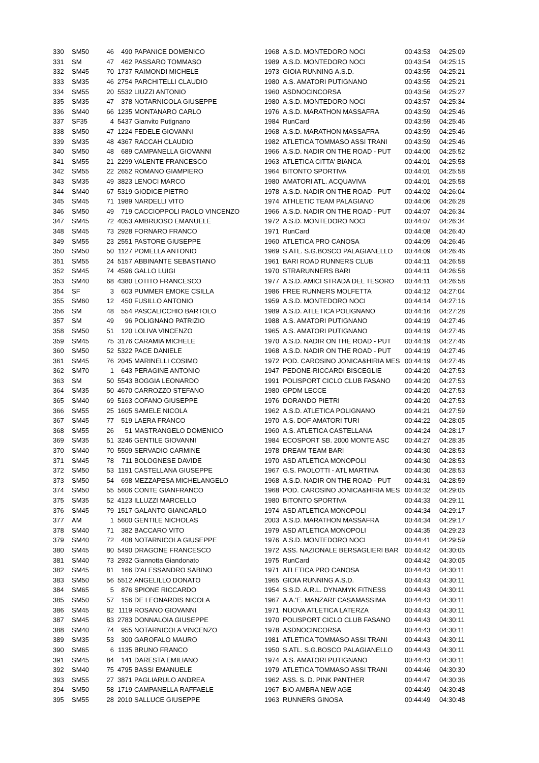| 330 | SM50 | 46 | 490 | PAPANICE DOMENICO | 1968 | A.S.D. MONTEDORO NOCI | 00:43:53 | 04:25:09 |
| 331 | SM | 47 | 462 | PASSARO TOMMASO | 1989 | A.S.D. MONTEDORO NOCI | 00:43:54 | 04:25:15 |
| 332 | SM45 | 70 | 1737 | RAIMONDI MICHELE | 1973 | GIOIA RUNNING A.S.D. | 00:43:55 | 04:25:21 |
| 333 | SM35 | 46 | 2754 | PARCHITELLI CLAUDIO | 1980 | A.S. AMATORI PUTIGNANO | 00:43:55 | 04:25:21 |
| 334 | SM55 | 20 | 5532 | LIUZZI ANTONIO | 1960 | ASDNOCINCORSA | 00:43:56 | 04:25:27 |
| 335 | SM35 | 47 | 378 | NOTARNICOLA GIUSEPPE | 1980 | A.S.D. MONTEDORO NOCI | 00:43:57 | 04:25:34 |
| 336 | SM40 | 66 | 1235 | MONTANARO CARLO | 1976 | A.S.D. MARATHON MASSAFRA | 00:43:59 | 04:25:46 |
| 337 | SF35 | 4 | 5437 | Gianvito Putignano | 1984 | RunCard | 00:43:59 | 04:25:46 |
| 338 | SM50 | 47 | 1224 | FEDELE GIOVANNI | 1968 | A.S.D. MARATHON MASSAFRA | 00:43:59 | 04:25:46 |
| 339 | SM35 | 48 | 4367 | RACCAH CLAUDIO | 1982 | ATLETICA TOMMASO ASSI TRANI | 00:43:59 | 04:25:46 |
| 340 | SM50 | 48 | 689 | CAMPANELLA GIOVANNI | 1966 | A.S.D. NADIR ON THE ROAD - PUT | 00:44:00 | 04:25:52 |
| 341 | SM55 | 21 | 2299 | VALENTE FRANCESCO | 1963 | ATLETICA CITTA' BIANCA | 00:44:01 | 04:25:58 |
| 342 | SM55 | 22 | 2652 | ROMANO GIAMPIERO | 1964 | BITONTO SPORTIVA | 00:44:01 | 04:25:58 |
| 343 | SM35 | 49 | 3823 | LENOCI MARCO | 1980 | AMATORI ATL. ACQUAVIVA | 00:44:01 | 04:25:58 |
| 344 | SM40 | 67 | 5319 | GIODICE PIETRO | 1978 | A.S.D. NADIR ON THE ROAD - PUT | 00:44:02 | 04:26:04 |
| 345 | SM45 | 71 | 1989 | NARDELLI VITO | 1974 | ATHLETIC TEAM PALAGIANO | 00:44:06 | 04:26:28 |
| 346 | SM50 | 49 | 719 | CACCIOPPOLI PAOLO VINCENZO | 1966 | A.S.D. NADIR ON THE ROAD - PUT | 00:44:07 | 04:26:34 |
| 347 | SM45 | 72 | 4053 | AMBRUOSO EMANUELE | 1972 | A.S.D. MONTEDORO NOCI | 00:44:07 | 04:26:34 |
| 348 | SM45 | 73 | 2928 | FORNARO FRANCO | 1971 | RunCard | 00:44:08 | 04:26:40 |
| 349 | SM55 | 23 | 2551 | PASTORE GIUSEPPE | 1960 | ATLETICA PRO CANOSA | 00:44:09 | 04:26:46 |
| 350 | SM50 | 50 | 1127 | POMELLA ANTONIO | 1969 | S.ATL. S.G.BOSCO PALAGIANELLO | 00:44:09 | 04:26:46 |
| 351 | SM55 | 24 | 5157 | ABBINANTE SEBASTIANO | 1961 | BARI ROAD RUNNERS CLUB | 00:44:11 | 04:26:58 |
| 352 | SM45 | 74 | 4596 | GALLO LUIGI | 1970 | STRARUNNERS BARI | 00:44:11 | 04:26:58 |
| 353 | SM40 | 68 | 4380 | LOTITO FRANCESCO | 1977 | A.S.D. AMICI STRADA DEL TESORO | 00:44:11 | 04:26:58 |
| 354 | SF | 3 | 603 | PUMMER EMOKE CSILLA | 1986 | FREE RUNNERS MOLFETTA | 00:44:12 | 04:27:04 |
| 355 | SM60 | 12 | 450 | FUSILLO ANTONIO | 1959 | A.S.D. MONTEDORO NOCI | 00:44:14 | 04:27:16 |
| 356 | SM | 48 | 554 | PASCALICCHIO BARTOLO | 1989 | A.S.D. ATLETICA POLIGNANO | 00:44:16 | 04:27:28 |
| 357 | SM | 49 | 96 | POLIGNANO PATRIZIO | 1988 | A.S. AMATORI PUTIGNANO | 00:44:19 | 04:27:46 |
| 358 | SM50 | 51 | 120 | LOLIVA VINCENZO | 1965 | A.S. AMATORI PUTIGNANO | 00:44:19 | 04:27:46 |
| 359 | SM45 | 75 | 3176 | CARAMIA MICHELE | 1970 | A.S.D. NADIR ON THE ROAD - PUT | 00:44:19 | 04:27:46 |
| 360 | SM50 | 52 | 5322 | PACE DANIELE | 1968 | A.S.D. NADIR ON THE ROAD - PUT | 00:44:19 | 04:27:46 |
| 361 | SM45 | 76 | 2045 | MARINELLI COSIMO | 1972 | POD. CAROSINO JONICA&HIRIA MES | 00:44:19 | 04:27:46 |
| 362 | SM70 | 1 | 643 | PERAGINE ANTONIO | 1947 | PEDONE-RICCARDI BISCEGLIE | 00:44:20 | 04:27:53 |
| 363 | SM | 50 | 5543 | BOGGIA LEONARDO | 1991 | POLISPORT CICLO CLUB FASANO | 00:44:20 | 04:27:53 |
| 364 | SM35 | 50 | 4670 | CARROZZO STEFANO | 1980 | GPDM LECCE | 00:44:20 | 04:27:53 |
| 365 | SM40 | 69 | 5163 | COFANO GIUSEPPE | 1976 | DORANDO PIETRI | 00:44:20 | 04:27:53 |
| 366 | SM55 | 25 | 1605 | SAMELE NICOLA | 1962 | A.S.D. ATLETICA POLIGNANO | 00:44:21 | 04:27:59 |
| 367 | SM45 | 77 | 519 | LAERA FRANCO | 1970 | A.S. DOF AMATORI TURI | 00:44:22 | 04:28:05 |
| 368 | SM55 | 26 | 51 | MASTRANGELO DOMENICO | 1960 | A.S. ATLETICA CASTELLANA | 00:44:24 | 04:28:17 |
| 369 | SM35 | 51 | 3246 | GENTILE GIOVANNI | 1984 | ECOSPORT SB. 2000 MONTE ASC | 00:44:27 | 04:28:35 |
| 370 | SM40 | 70 | 5509 | SERVADIO CARMINE | 1978 | DREAM TEAM BARI | 00:44:30 | 04:28:53 |
| 371 | SM45 | 78 | 711 | BOLOGNESE DAVIDE | 1970 | ASD ATLETICA MONOPOLI | 00:44:30 | 04:28:53 |
| 372 | SM50 | 53 | 1191 | CASTELLANA GIUSEPPE | 1967 | G.S. PAOLOTTI - ATL MARTINA | 00:44:30 | 04:28:53 |
| 373 | SM50 | 54 | 698 | MEZZAPESA MICHELANGELO | 1968 | A.S.D. NADIR ON THE ROAD - PUT | 00:44:31 | 04:28:59 |
| 374 | SM50 | 55 | 5606 | CONTE GIANFRANCO | 1968 | POD. CAROSINO JONICA&HIRIA MES | 00:44:32 | 04:29:05 |
| 375 | SM35 | 52 | 4123 | ILLUZZI MARCELLO | 1980 | BITONTO SPORTIVA | 00:44:33 | 04:29:11 |
| 376 | SM45 | 79 | 1517 | GALANTO GIANCARLO | 1974 | ASD ATLETICA MONOPOLI | 00:44:34 | 04:29:17 |
| 377 | AM | 1 | 5600 | GENTILE NICHOLAS | 2003 | A.S.D. MARATHON MASSAFRA | 00:44:34 | 04:29:17 |
| 378 | SM40 | 71 | 382 | BACCARO VITO | 1979 | ASD ATLETICA MONOPOLI | 00:44:35 | 04:29:23 |
| 379 | SM40 | 72 | 408 | NOTARNICOLA GIUSEPPE | 1976 | A.S.D. MONTEDORO NOCI | 00:44:41 | 04:29:59 |
| 380 | SM45 | 80 | 5490 | DRAGONE FRANCESCO | 1972 | ASS. NAZIONALE BERSAGLIERI BAR | 00:44:42 | 04:30:05 |
| 381 | SM40 | 73 | 2932 | Giannotta Giandonato | 1975 | RunCard | 00:44:42 | 04:30:05 |
| 382 | SM45 | 81 | 166 | D'ALESSANDRO SABINO | 1971 | ATLETICA PRO CANOSA | 00:44:43 | 04:30:11 |
| 383 | SM50 | 56 | 5512 | ANGELILLO DONATO | 1965 | GIOIA RUNNING A.S.D. | 00:44:43 | 04:30:11 |
| 384 | SM65 | 5 | 876 | SPIONE RICCARDO | 1954 | S.S.D. A.R.L. DYNAMYK FITNESS | 00:44:43 | 04:30:11 |
| 385 | SM50 | 57 | 156 | DE LEONARDIS NICOLA | 1967 | A.A.'E. MANZARI' CASAMASSIMA | 00:44:43 | 04:30:11 |
| 386 | SM45 | 82 | 1119 | ROSANO GIOVANNI | 1971 | NUOVA ATLETICA LATERZA | 00:44:43 | 04:30:11 |
| 387 | SM45 | 83 | 2783 | DONNALOIA GIUSEPPE | 1970 | POLISPORT CICLO CLUB FASANO | 00:44:43 | 04:30:11 |
| 388 | SM40 | 74 | 955 | NOTARNICOLA VINCENZO | 1978 | ASDNOCINCORSA | 00:44:43 | 04:30:11 |
| 389 | SM35 | 53 | 300 | GAROFALO MAURO | 1981 | ATLETICA TOMMASO ASSI TRANI | 00:44:43 | 04:30:11 |
| 390 | SM65 | 6 | 1135 | BRUNO FRANCO | 1950 | S.ATL. S.G.BOSCO PALAGIANELLO | 00:44:43 | 04:30:11 |
| 391 | SM45 | 84 | 141 | DARESTA EMILIANO | 1974 | A.S. AMATORI PUTIGNANO | 00:44:43 | 04:30:11 |
| 392 | SM40 | 75 | 4795 | BASSI EMANUELE | 1979 | ATLETICA TOMMASO ASSI TRANI | 00:44:46 | 04:30:30 |
| 393 | SM55 | 27 | 3871 | PAGLIARULO ANDREA | 1962 | ASS. S. D. PINK PANTHER | 00:44:47 | 04:30:36 |
| 394 | SM50 | 58 | 1719 | CAMPANELLA RAFFAELE | 1967 | BIO AMBRA NEW AGE | 00:44:49 | 04:30:48 |
| 395 | SM55 | 28 | 2010 | SALLUCE GIUSEPPE | 1963 | RUNNERS GINOSA | 00:44:49 | 04:30:48 |